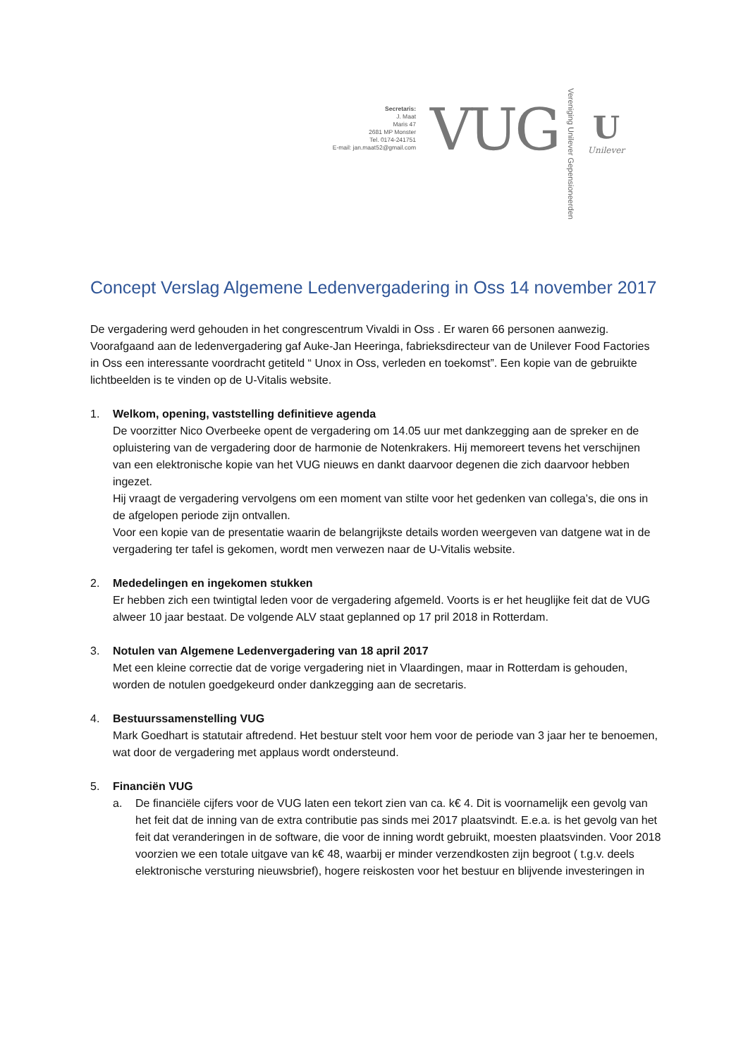Secretaris:
J. Maat
Maris 47
2681 MP Monster
Tel. 0174-241751
E-mail: jan.maat52@gmail.com
VUG
Vereniging Unilever Gepensioneerden
U
Unilever
Concept Verslag Algemene Ledenvergadering in Oss 14 november 2017
De vergadering werd gehouden in het congrescentrum Vivaldi in Oss . Er waren 66 personen aanwezig. Voorafgaand aan de ledenvergadering gaf Auke-Jan Heeringa, fabrieksdirecteur van de Unilever Food Factories in Oss een interessante voordracht getiteld “ Unox in Oss, verleden en toekomst”. Een kopie van de gebruikte lichtbeelden is te vinden op de U-Vitalis website.
1. Welkom, opening, vaststelling definitieve agenda
De voorzitter Nico Overbeeke opent de vergadering om 14.05 uur met dankzegging aan de spreker en de opluistering van de vergadering door de harmonie de Notenkrakers. Hij memoreert tevens het verschijnen van een elektronische kopie van het VUG nieuws en dankt daarvoor degenen die zich daarvoor hebben ingezet.
Hij vraagt de vergadering vervolgens om een moment van stilte voor het gedenken van collega’s, die ons in de afgelopen periode zijn ontvallen.
Voor een kopie van de presentatie waarin de belangrijkste details worden weergeven van datgene wat in de vergadering ter tafel is gekomen, wordt men verwezen naar de U-Vitalis website.
2. Mededelingen en ingekomen stukken
Er hebben zich een twintigtal leden voor de vergadering afgemeld. Voorts is er het heuglijke feit dat de VUG alweer 10 jaar bestaat. De volgende ALV staat geplanned op 17 pril 2018 in Rotterdam.
3. Notulen van Algemene Ledenvergadering van 18 april 2017
Met een kleine correctie dat de vorige vergadering niet in Vlaardingen, maar in Rotterdam is gehouden, worden de notulen goedgekeurd onder dankzegging aan de secretaris.
4. Bestuurssamenstelling VUG
Mark Goedhart is statutair aftredend. Het bestuur stelt voor hem voor de periode van 3 jaar her te benoemen, wat door de vergadering met applaus wordt ondersteund.
5. Financiën VUG
a. De financiële cijfers voor de VUG laten een tekort zien van ca. k€ 4. Dit is voornamelijk een gevolg van het feit dat de inning van de extra contributie pas sinds mei 2017 plaatsvindt. E.e.a. is het gevolg van het feit dat veranderingen in de software, die voor de inning wordt gebruikt, moesten plaatsvinden. Voor 2018 voorzien we een totale uitgave van k€ 48, waarbij er minder verzendkosten zijn begroot ( t.g.v. deels elektronische versturing nieuwsbrief), hogere reiskosten voor het bestuur en blijvende investeringen in